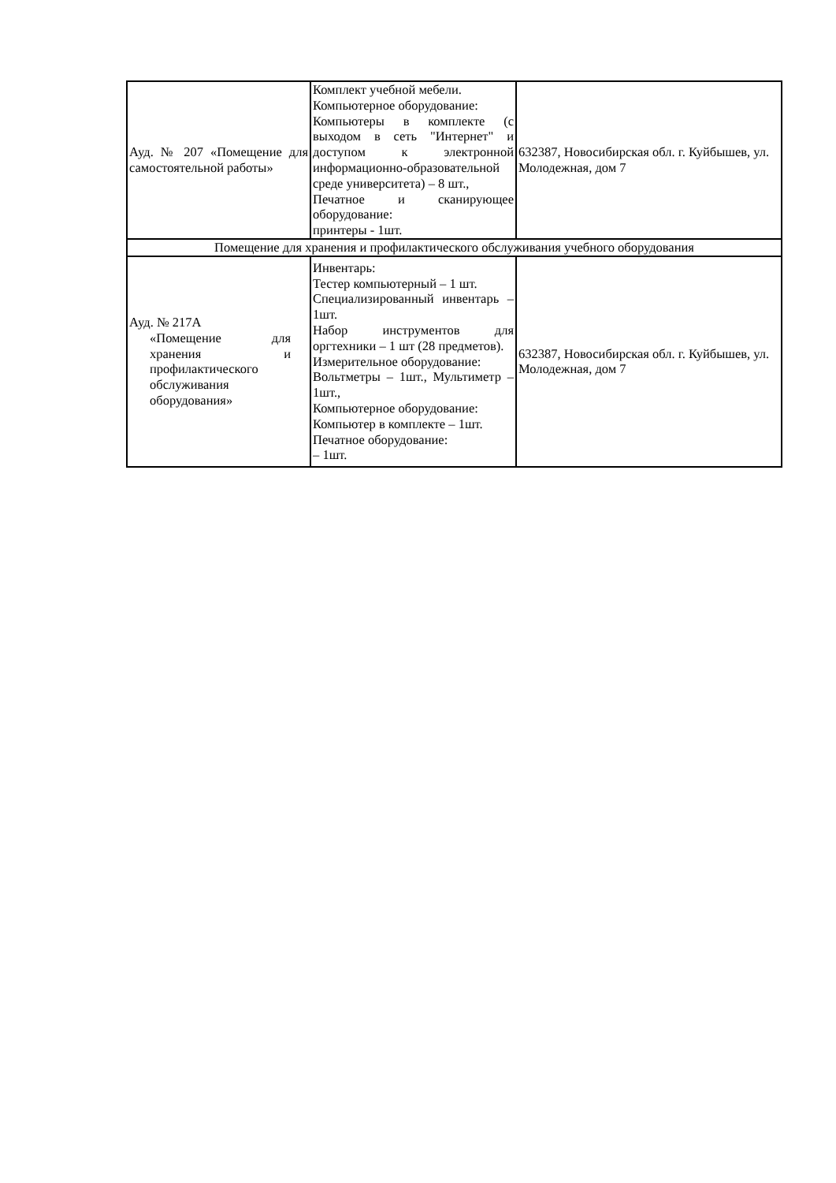| Ауд. № 207 «Помещение для самостоятельной работы» | Комплект учебной мебели. Компьютерное оборудование: Компьютеры в комплекте (с выходом в сеть "Интернет" и доступом к электронной информационно-образовательной среде университета) – 8 шт., Печатное и сканирующее оборудование: принтеры - 1шт. | 632387, Новосибирская обл. г. Куйбышев, ул. Молодежная, дом 7 |
| Помещение для хранения и профилактического обслуживания учебного оборудования | | |
| Ауд. № 217А «Помещение для хранения и профилактического обслуживания оборудования» | Инвентарь: Тестер компьютерный – 1 шт. Специализированный инвентарь – 1шт. Набор инструментов для оргтехники – 1 шт (28 предметов). Измерительное оборудование: Вольтметры – 1шт., Мультиметр – 1шт., Компьютерное оборудование: Компьютер в комплекте – 1шт. Печатное оборудование: – 1шт. | 632387, Новосибирская обл. г. Куйбышев, ул. Молодежная, дом 7 |